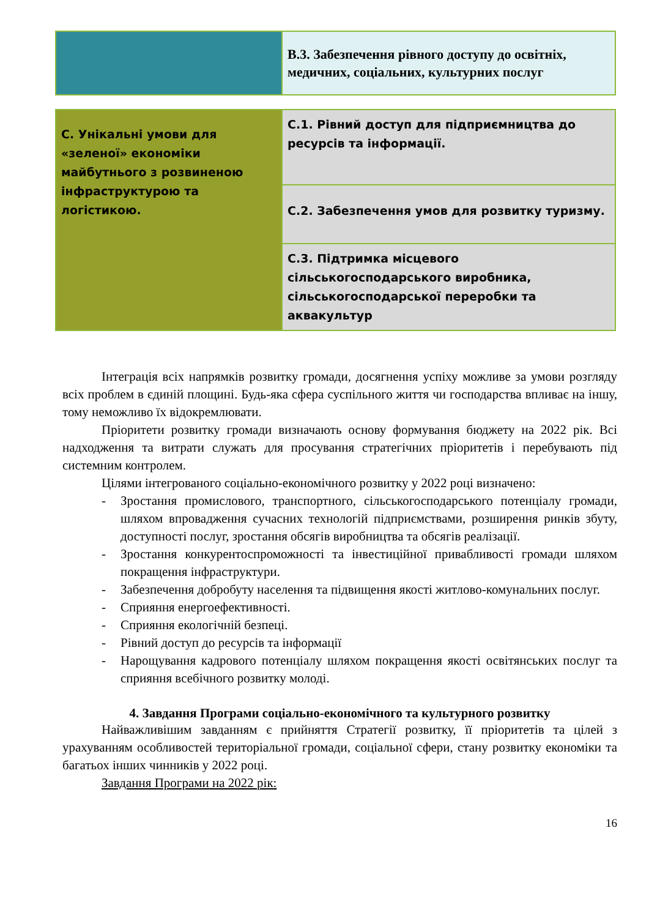| | В.3. Забезпечення рівного доступу до освітніх, медичних, соціальних, культурних послуг |
| С. Унікальні умови для «зеленої» економіки майбутнього з розвиненою інфраструктурою та логістикою. | С.1. Рівний доступ для підприємництва до ресурсів та інформації. |
| | С.2. Забезпечення умов для розвитку туризму. |
| | С.3. Підтримка місцевого сільськогосподарського виробника, сільськогосподарської переробки та аквакультур |
Інтеграція всіх напрямків розвитку громади, досягнення успіху можливе за умови розгляду всіх проблем в єдиній площині. Будь-яка сфера суспільного життя чи господарства впливає на іншу, тому неможливо їх відокремлювати.
Пріоритети розвитку громади визначають основу формування бюджету на 2022 рік. Всі надходження та витрати служать для просування стратегічних пріоритетів і перебувають під системним контролем.
Цілями інтегрованого соціально-економічного розвитку у 2022 році визначено:
- Зростання промислового, транспортного, сільськогосподарського потенціалу громади, шляхом впровадження сучасних технологій підприємствами, розширення ринків збуту, доступності послуг, зростання обсягів виробництва та обсягів реалізації.
- Зростання конкурентоспроможності та інвестиційної привабливості громади шляхом покращення інфраструктури.
- Забезпечення добробуту населення та підвищення якості житлово-комунальних послуг.
- Сприяння енергоефективності.
- Сприяння екологічній безпеці.
- Рівний доступ до ресурсів та інформації
- Нарощування кадрового потенціалу шляхом покращення якості освітянських послуг та сприяння всебічного розвитку молоді.
4. Завдання Програми соціально-економічного та культурного розвитку
Найважливішим завданням є прийняття Стратегії розвитку, її пріоритетів та цілей з урахуванням особливостей територіальної громади, соціальної сфери, стану розвитку економіки та багатьох інших чинників у 2022 році.
Завдання Програми на 2022 рік:
16